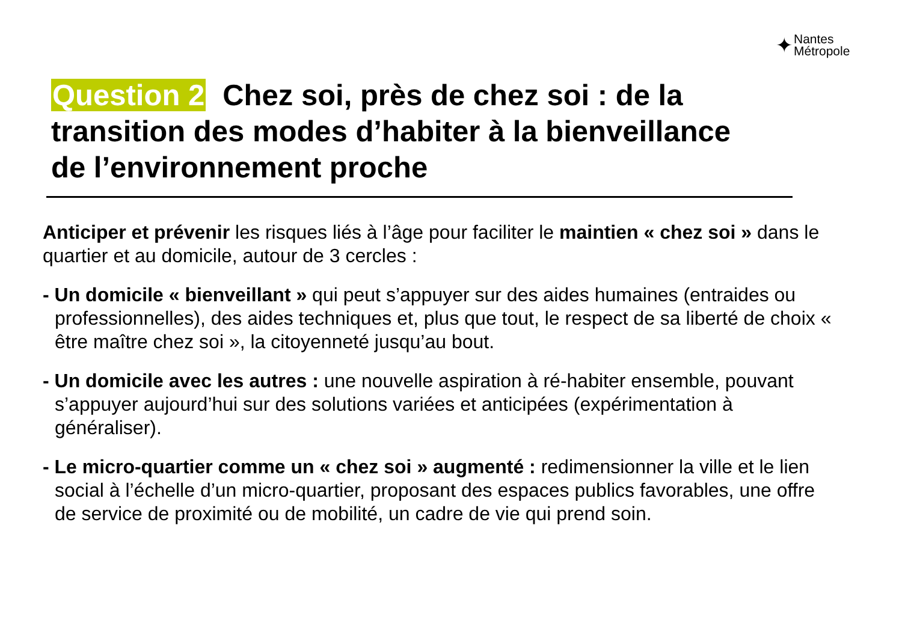✦ Nantes
Métropole
Question 2 Chez soi, près de chez soi : de la transition des modes d’habiter à la bienveillance de l’environnement proche
Anticiper et prévenir les risques liés à l’âge pour faciliter le maintien « chez soi » dans le quartier et au domicile, autour de 3 cercles :
- Un domicile « bienveillant » qui peut s’appuyer sur des aides humaines (entraides ou professionnelles), des aides techniques et, plus que tout, le respect de sa liberté de choix « être maître chez soi », la citoyenneté jusqu’au bout.
- Un domicile avec les autres : une nouvelle aspiration à ré-habiter ensemble, pouvant s’appuyer aujourd’hui sur des solutions variées et anticipées (expérimentation à généraliser).
- Le micro-quartier comme un « chez soi » augmenté : redimensionner la ville et le lien social à l’échelle d’un micro-quartier, proposant des espaces publics favorables, une offre de service de proximité ou de mobilité, un cadre de vie qui prend soin.